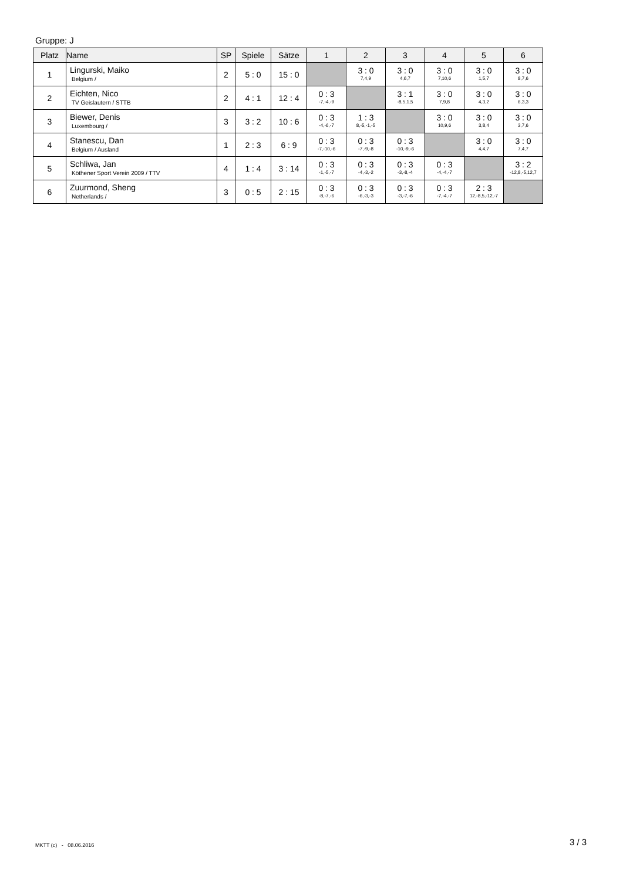Gruppe: J
| Platz | Name | SP | Spiele | Sätze | 1 | 2 | 3 | 4 | 5 | 6 |
| --- | --- | --- | --- | --- | --- | --- | --- | --- | --- | --- |
| 1 | Lingurski, Maiko Belgium / | 2 | 5 : 0 | 15 : 0 | | 3 : 0 7,4,9 | 3 : 0 4,6,7 | 3 : 0 7,10,6 | 3 : 0 1,5,7 | 3 : 0 8,7,6 |
| 2 | Eichten, Nico TV Geislautern / STTB | 2 | 4 : 1 | 12 : 4 | 0 : 3 -7,-4,-9 | | 3 : 1 -8,5,1,5 | 3 : 0 7,9,8 | 3 : 0 4,3,2 | 3 : 0 6,3,3 |
| 3 | Biewer, Denis Luxembourg / | 3 | 3 : 2 | 10 : 6 | 0 : 3 -4,-6,-7 | 1 : 3 8,-5,-1,-5 | | 3 : 0 10,9,6 | 3 : 0 3,8,4 | 3 : 0 3,7,6 |
| 4 | Stanescu, Dan Belgium / Ausland | 1 | 2 : 3 | 6 : 9 | 0 : 3 -7,-10,-6 | 0 : 3 -7,-9,-8 | 0 : 3 -10,-9,-6 | | 3 : 0 4,4,7 | 3 : 0 7,4,7 |
| 5 | Schliwa, Jan Köthener Sport Verein 2009 / TTV | 4 | 1 : 4 | 3 : 14 | 0 : 3 -1,-5,-7 | 0 : 3 -4,-3,-2 | 0 : 3 -3,-8,-4 | 0 : 3 -4,-4,-7 | | 3 : 2 -12,8,-5,12,7 |
| 6 | Zuurmond, Sheng Netherlands / | 3 | 0 : 5 | 2 : 15 | 0 : 3 -8,-7,-6 | 0 : 3 -6,-3,-3 | 0 : 3 -3,-7,-6 | 0 : 3 -7,-4,-7 | 2 : 3 12,-8,5,-12,-7 | |
MKTT (c) - 08.06.2016 3 / 3